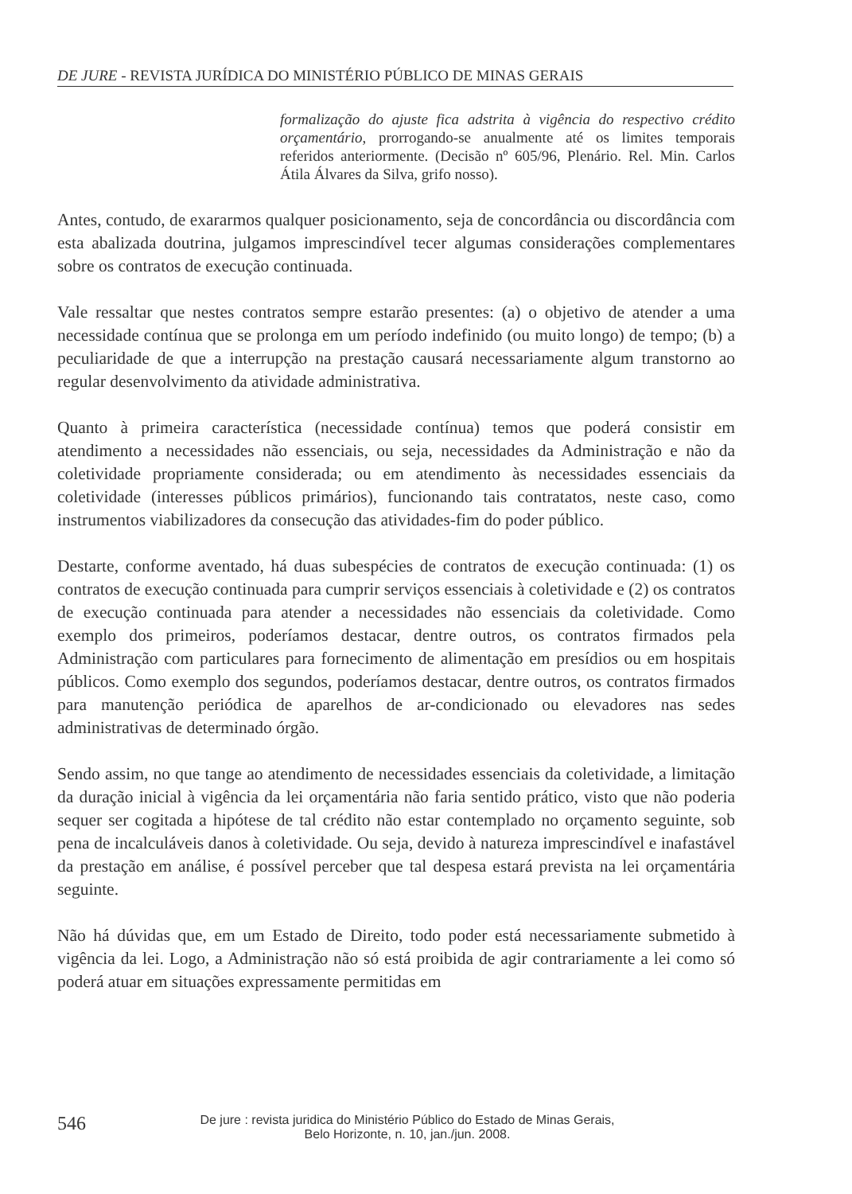DE JURE - REVISTA JURÍDICA DO MINISTÉRIO PÚBLICO DE MINAS GERAIS
formalização do ajuste fica adstrita à vigência do respectivo crédito orçamentário, prorrogando-se anualmente até os limites temporais referidos anteriormente. (Decisão nº 605/96, Plenário. Rel. Min. Carlos Átila Álvares da Silva, grifo nosso).
Antes, contudo, de exararmos qualquer posicionamento, seja de concordância ou discordância com esta abalizada doutrina, julgamos imprescindível tecer algumas considerações complementares sobre os contratos de execução continuada.
Vale ressaltar que nestes contratos sempre estarão presentes: (a) o objetivo de atender a uma necessidade contínua que se prolonga em um período indefinido (ou muito longo) de tempo; (b) a peculiaridade de que a interrupção na prestação causará necessariamente algum transtorno ao regular desenvolvimento da atividade administrativa.
Quanto à primeira característica (necessidade contínua) temos que poderá consistir em atendimento a necessidades não essenciais, ou seja, necessidades da Administração e não da coletividade propriamente considerada; ou em atendimento às necessidades essenciais da coletividade (interesses públicos primários), funcionando tais contratatos, neste caso, como instrumentos viabilizadores da consecução das atividades-fim do poder público.
Destarte, conforme aventado, há duas subespécies de contratos de execução continuada: (1) os contratos de execução continuada para cumprir serviços essenciais à coletividade e (2) os contratos de execução continuada para atender a necessidades não essenciais da coletividade. Como exemplo dos primeiros, poderíamos destacar, dentre outros, os contratos firmados pela Administração com particulares para fornecimento de alimentação em presídios ou em hospitais públicos. Como exemplo dos segundos, poderíamos destacar, dentre outros, os contratos firmados para manutenção periódica de aparelhos de ar-condicionado ou elevadores nas sedes administrativas de determinado órgão.
Sendo assim, no que tange ao atendimento de necessidades essenciais da coletividade, a limitação da duração inicial à vigência da lei orçamentária não faria sentido prático, visto que não poderia sequer ser cogitada a hipótese de tal crédito não estar contemplado no orçamento seguinte, sob pena de incalculáveis danos à coletividade. Ou seja, devido à natureza imprescindível e inafastável da prestação em análise, é possível perceber que tal despesa estará prevista na lei orçamentária seguinte.
Não há dúvidas que, em um Estado de Direito, todo poder está necessariamente submetido à vigência da lei. Logo, a Administração não só está proibida de agir contrariamente a lei como só poderá atuar em situações expressamente permitidas em
546
De jure : revista juridica do Ministério Público do Estado de Minas Gerais,
Belo Horizonte, n. 10, jan./jun. 2008.